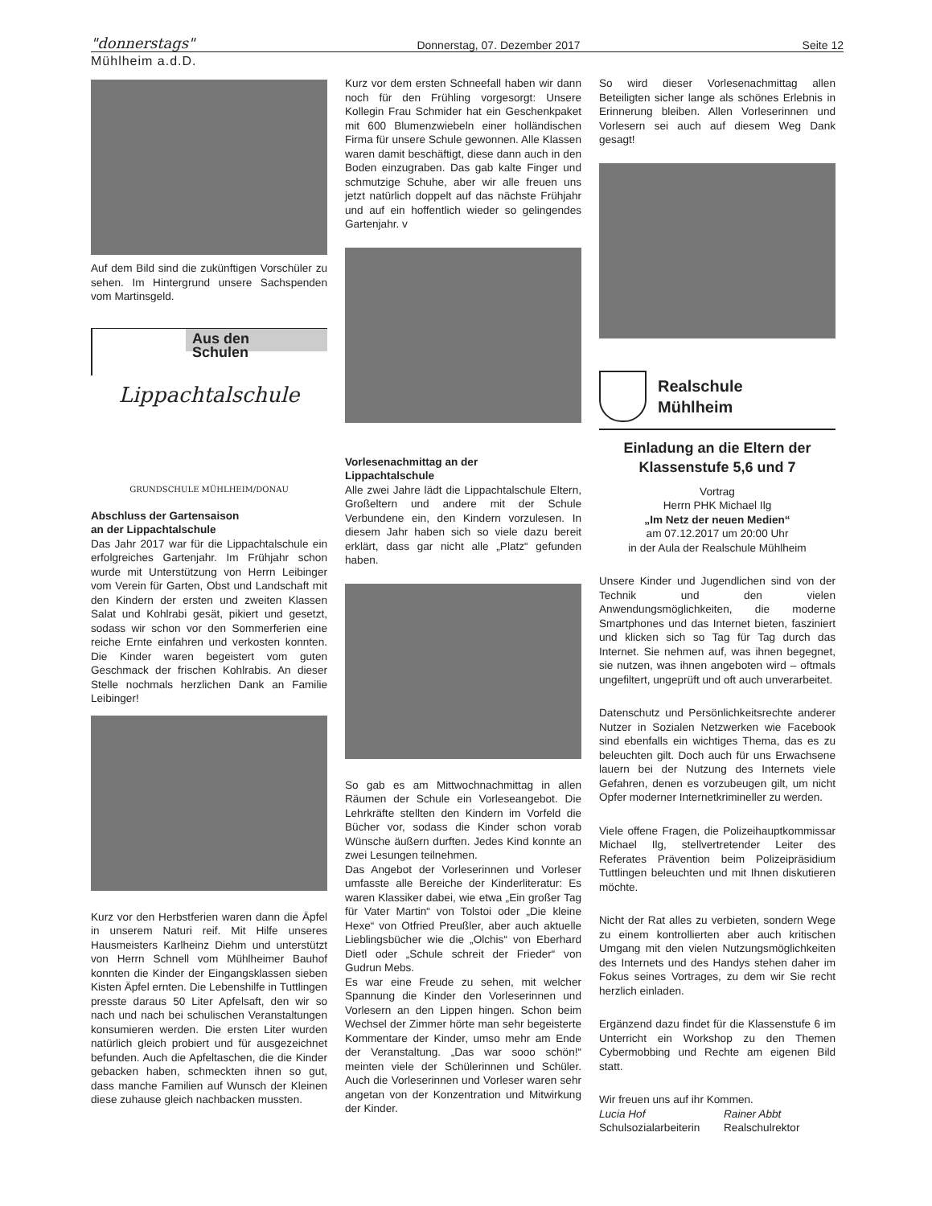"donnerstags" Donnerstag, 07. Dezember 2017 Seite 12
Mühlheim a.d.D.
Auf dem Bild sind die zukünftigen Vorschüler zu sehen. Im Hintergrund unsere Sachspenden vom Martinsgeld.
Aus den
Schulen
Lippachtalschule
GRUNDSCHULE MÜHLHEIM/DONAU
Abschluss der Gartensaison
an der Lippachtalschule
Das Jahr 2017 war für die Lippachtalschule ein erfolgreiches Gartenjahr. Im Frühjahr schon wurde mit Unterstützung von Herrn Leibinger vom Verein für Garten, Obst und Landschaft mit den Kindern der ersten und zweiten Klassen Salat und Kohlrabi gesät, pikiert und gesetzt, sodass wir schon vor den Sommerferien eine reiche Ernte einfahren und verkosten konnten. Die Kinder waren begeistert vom guten Geschmack der frischen Kohlrabis. An dieser Stelle nochmals herzlichen Dank an Familie Leibinger!
Kurz vor den Herbstferien waren dann die Äpfel in unserem Naturi reif. Mit Hilfe unseres Hausmeisters Karlheinz Diehm und unterstützt von Herrn Schnell vom Mühlheimer Bauhof konnten die Kinder der Eingangsklassen sieben Kisten Äpfel ernten. Die Lebenshilfe in Tuttlingen presste daraus 50 Liter Apfelsaft, den wir so nach und nach bei schulischen Veranstaltungen konsumieren werden. Die ersten Liter wurden natürlich gleich probiert und für ausgezeichnet befunden. Auch die Apfeltaschen, die die Kinder gebacken haben, schmeckten ihnen so gut, dass manche Familien auf Wunsch der Kleinen diese zuhause gleich nachbacken mussten.
Kurz vor dem ersten Schneefall haben wir dann noch für den Frühling vorgesorgt: Unsere Kollegin Frau Schmider hat ein Geschenkpaket mit 600 Blumenzwiebeln einer holländischen Firma für unsere Schule gewonnen. Alle Klassen waren damit beschäftigt, diese dann auch in den Boden einzugraben. Das gab kalte Finger und schmutzige Schuhe, aber wir alle freuen uns jetzt natürlich doppelt auf das nächste Frühjahr und auf ein hoffentlich wieder so gelingendes Gartenjahr. v
Vorlesenachmittag an der
Lippachtalschule
Alle zwei Jahre lädt die Lippachtalschule Eltern, Großeltern und andere mit der Schule Verbundene ein, den Kindern vorzulesen. In diesem Jahr haben sich so viele dazu bereit erklärt, dass gar nicht alle „Platz“ gefunden haben.
So gab es am Mittwochnachmittag in allen Räumen der Schule ein Vorleseangebot. Die Lehrkräfte stellten den Kindern im Vorfeld die Bücher vor, sodass die Kinder schon vorab Wünsche äußern durften. Jedes Kind konnte an zwei Lesungen teilnehmen.
Das Angebot der Vorleserinnen und Vorleser umfasste alle Bereiche der Kinderliteratur: Es waren Klassiker dabei, wie etwa „Ein großer Tag für Vater Martin“ von Tolstoi oder „Die kleine Hexe“ von Otfried Preußler, aber auch aktuelle Lieblingsbücher wie die „Olchis“ von Eberhard Dietl oder „Schule schreit der Frieder“ von Gudrun Mebs.
Es war eine Freude zu sehen, mit welcher Spannung die Kinder den Vorleserinnen und Vorlesern an den Lippen hingen. Schon beim Wechsel der Zimmer hörte man sehr begeisterte Kommentare der Kinder, umso mehr am Ende der Veranstaltung. „Das war sooo schön!“ meinten viele der Schülerinnen und Schüler. Auch die Vorleserinnen und Vorleser waren sehr angetan von der Konzentration und Mitwirkung der Kinder.
So wird dieser Vorlesenachmittag allen Beteiligten sicher lange als schönes Erlebnis in Erinnerung bleiben. Allen Vorleserinnen und Vorlesern sei auch auf diesem Weg Dank gesagt!
Realschule
Mühlheim
Einladung an die Eltern der
Klassenstufe 5,6 und 7
Vortrag
Herrn PHK Michael Ilg
„Im Netz der neuen Medien“
am 07.12.2017 um 20:00 Uhr
in der Aula der Realschule Mühlheim
Unsere Kinder und Jugendlichen sind von der Technik und den vielen Anwendungsmöglichkeiten, die moderne Smartphones und das Internet bieten, fasziniert und klicken sich so Tag für Tag durch das Internet. Sie nehmen auf, was ihnen begegnet, sie nutzen, was ihnen angeboten wird – oftmals ungefiltert, ungeprüft und oft auch unverarbeitet.
Datenschutz und Persönlichkeitsrechte anderer Nutzer in Sozialen Netzwerken wie Facebook sind ebenfalls ein wichtiges Thema, das es zu beleuchten gilt. Doch auch für uns Erwachsene lauern bei der Nutzung des Internets viele Gefahren, denen es vorzubeugen gilt, um nicht Opfer moderner Internetkrimineller zu werden.
Viele offene Fragen, die Polizeihauptkommissar Michael Ilg, stellvertretender Leiter des Referates Prävention beim Polizeipräsidium Tuttlingen beleuchten und mit Ihnen diskutieren möchte.
Nicht der Rat alles zu verbieten, sondern Wege zu einem kontrollierten aber auch kritischen Umgang mit den vielen Nutzungsmöglichkeiten des Internets und des Handys stehen daher im Fokus seines Vortrages, zu dem wir Sie recht herzlich einladen.
Ergänzend dazu findet für die Klassenstufe 6 im Unterricht ein Workshop zu den Themen Cybermobbing und Rechte am eigenen Bild statt.
Wir freuen uns auf ihr Kommen.
Lucia Hof
Schulsozialarbeiterin
Rainer Abbt
Realschulrektor